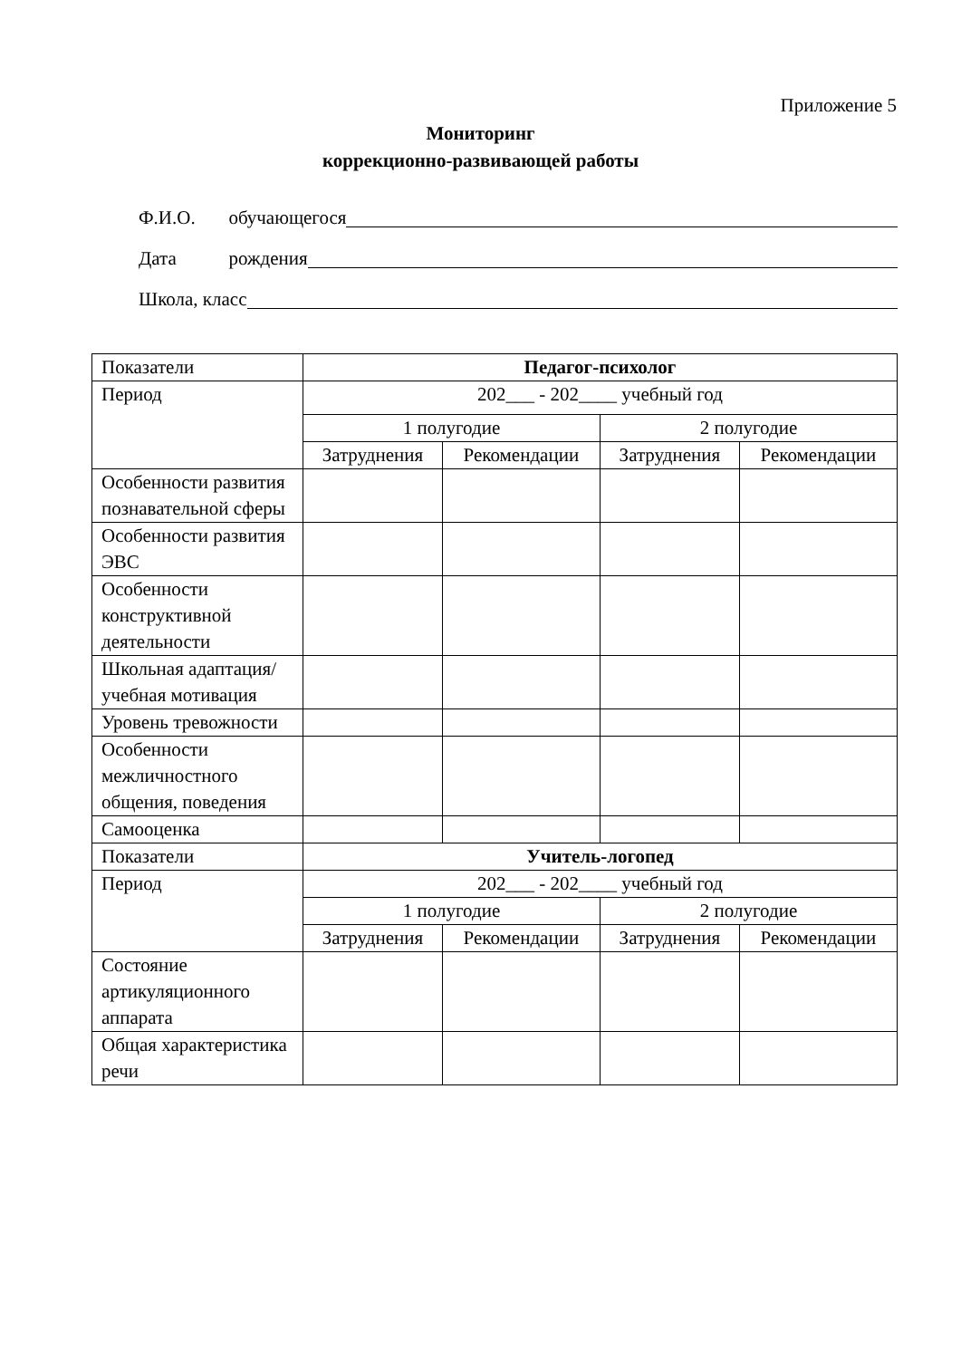Приложение 5
Мониторинг
коррекционно-развивающей работы
Ф.И.О. обучающегося
Дата рождения
Школа, класс
| Показатели | Педагог-психолог | | | |
| Период | 202___ - 202____ учебный год | | | |
| | 1 полугодие | | 2 полугодие | |
| | Затруднения | Рекомендации | Затруднения | Рекомендации |
| Особенности развития познавательной сферы | | | | |
| Особенности развития ЭВС | | | | |
| Особенности конструктивной деятельности | | | | |
| Школьная адаптация/учебная мотивация | | | | |
| Уровень тревожности | | | | |
| Особенности межличностного общения, поведения | | | | |
| Самооценка | | | | |
| Показатели | Учитель-логопед | | | |
| Период | 202___ - 202____ учебный год | | | |
| | 1 полугодие | | 2 полугодие | |
| | Затруднения | Рекомендации | Затруднения | Рекомендации |
| Состояние артикуляционного аппарата | | | | |
| Общая характеристика речи | | | | |